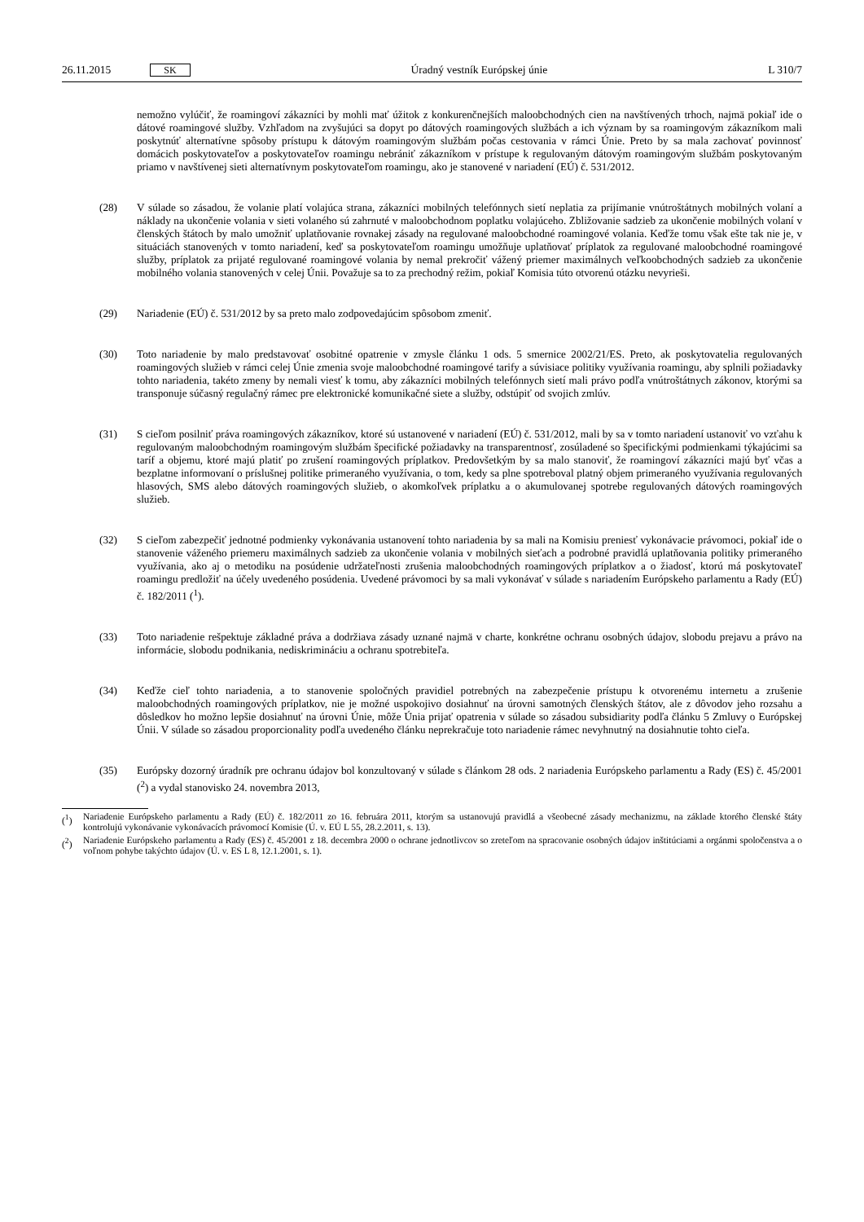26.11.2015 SK
Úradný vestník Európskej únie L 310/7
nemožno vylúčiť, že roamingoví zákazníci by mohli mať úžitok z konkurenčnejších maloobchodných cien na navštívených trhoch, najmä pokiaľ ide o dátové roamingové služby. Vzhľadom na zvyšujúci sa dopyt po dátových roamingových službách a ich význam by sa roamingovým zákazníkom mali poskytnúť alternatívne spôsoby prístupu k dátovým roamingovým službám počas cestovania v rámci Únie. Preto by sa mala zachovať povinnosť domácich poskytovateľov a poskytovateľov roamingu nebrániť zákazníkom v prístupe k regulovaným dátovým roamingovým službám poskytovaným priamo v navštívenej sieti alternatívnym poskytovateľom roamingu, ako je stanovené v nariadení (EÚ) č. 531/2012.
(28) V súlade so zásadou, že volanie platí volajúca strana, zákazníci mobilných telefónnych sietí neplatia za prijímanie vnútroštátnych mobilných volaní a náklady na ukončenie volania v sieti volaného sú zahrnuté v maloobchodnom poplatku volajúceho. Zbližovanie sadzieb za ukončenie mobilných volaní v členských štátoch by malo umožniť uplatňovanie rovnakej zásady na regulované maloobchodné roamingové volania. Keďže tomu však ešte tak nie je, v situáciách stanovených v tomto nariadení, keď sa poskytovateľom roamingu umožňuje uplatňovať príplatok za regulované maloobchodné roamingové služby, príplatok za prijaté regulované roamingové volania by nemal prekročiť vážený priemer maximálnych veľkoobchodných sadzieb za ukončenie mobilného volania stanovených v celej Únii. Považuje sa to za prechodný režim, pokiaľ Komisia túto otvorenú otázku nevyrieši.
(29) Nariadenie (EÚ) č. 531/2012 by sa preto malo zodpovedajúcim spôsobom zmeniť.
(30) Toto nariadenie by malo predstavovať osobitné opatrenie v zmysle článku 1 ods. 5 smernice 2002/21/ES. Preto, ak poskytovatelia regulovaných roamingových služieb v rámci celej Únie zmenia svoje maloobchodné roamingové tarify a súvisiace politiky využívania roamingu, aby splnili požiadavky tohto nariadenia, takéto zmeny by nemali viesť k tomu, aby zákazníci mobilných telefónnych sietí mali právo podľa vnútroštátnych zákonov, ktorými sa transponuje súčasný regulačný rámec pre elektronické komunikačné siete a služby, odstúpiť od svojich zmlúv.
(31) S cieľom posilniť práva roamingových zákazníkov, ktoré sú ustanovené v nariadení (EÚ) č. 531/2012, mali by sa v tomto nariadení ustanoviť vo vzťahu k regulovaným maloobchodným roamingovým službám špecifické požia­davky na transparentnosť, zosúladené so špecifickými podmienkami týkajúcimi sa taríf a objemu, ktoré majú platiť po zrušení roamingových príplatkov. Predovšetkým by sa malo stanoviť, že roamingoví zákazníci majú byť včas a bezplatne informovaní o príslušnej politike primeraného využívania, o tom, kedy sa plne spotreboval platný objem primeraného využívania regulovaných hlasových, SMS alebo dátových roamingových služieb, o akomkoľvek príplatku a o akumulovanej spotrebe regulovaných dátových roamingových služieb.
(32) S cieľom zabezpečiť jednotné podmienky vykonávania ustanovení tohto nariadenia by sa mali na Komisiu preniesť vykonávacie právomoci, pokiaľ ide o stanovenie váženého priemeru maximálnych sadzieb za ukončenie volania v mobilných sieťach a podrobné pravidlá uplatňovania politiky primeraného využívania, ako aj o metodiku na posúdenie udržateľnosti zrušenia maloobchodných roamingových príplatkov a o žiadosť, ktorú má poskytovateľ roamingu predložiť na účely uvedeného posúdenia. Uvedené právomoci by sa mali vykonávať v súlade s nariadením Európskeho parlamentu a Rady (EÚ) č. 182/2011 (<sup>1</sup>).
(33) Toto nariadenie rešpektuje základné práva a dodržiava zásady uznané najmä v charte, konkrétne ochranu osob­ných údajov, slobodu prejavu a právo na informácie, slobodu podnikania, nediskrimináciu a ochranu spotrebiteľa.
(34) Keďže cieľ tohto nariadenia, a to stanovenie spoločných pravidiel potrebných na zabezpečenie prístupu k otvore­nému internetu a zrušenie maloobchodných roamingových príplatkov, nie je možné uspokojivo dosiahnuť na úrovni samotných členských štátov, ale z dôvodov jeho rozsahu a dôsledkov ho možno lepšie dosiahnuť na úrovni Únie, môže Únia prijať opatrenia v súlade so zásadou subsidiarity podľa článku 5 Zmluvy o Európskej Únii. V súlade so zásadou proporcionality podľa uvedeného článku neprekračuje toto nariadenie rámec nevyhnutný na dosiahnutie tohto cieľa.
(35) Európsky dozorný úradník pre ochranu údajov bol konzultovaný v súlade s článkom 28 ods. 2 nariadenia Európskeho parlamentu a Rady (ES) č. 45/2001 (<sup>2</sup>) a vydal stanovisko 24. novembra 2013,
(<sup>1</sup>) Nariadenie Európskeho parlamentu a Rady (EÚ) č. 182/2011 zo 16. februára 2011, ktorým sa ustanovujú pravidlá a všeobecné zásady mechanizmu, na základe ktorého členské štáty kontrolujú vykonávanie vykonávacích právomocí Komisie (Ú. v. EÚ L 55, 28.2.2011, s. 13).
(<sup>2</sup>) Nariadenie Európskeho parlamentu a Rady (ES) č. 45/2001 z 18. decembra 2000 o ochrane jednotlivcov so zreteľom na spracovanie osobných údajov inštitúciami a orgánmi spoločenstva a o voľnom pohybe takýchto údajov (Ú. v. ES L 8, 12.1.2001, s. 1).